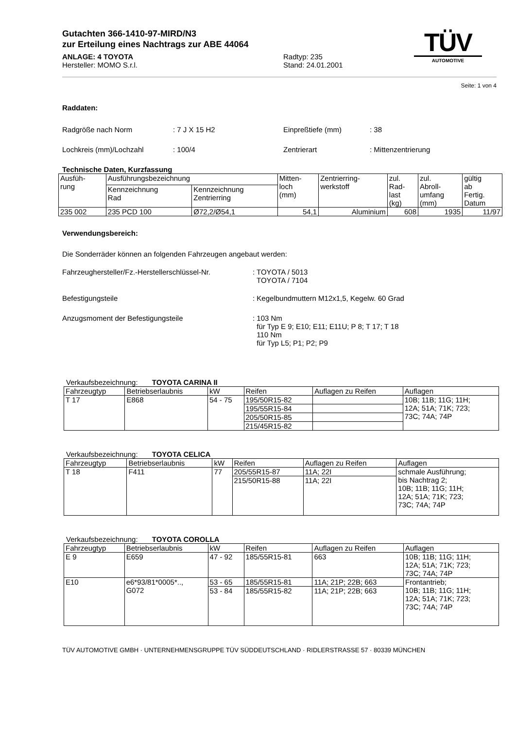TÜV
AUTOMOTIVE
Gutachten 366-1410-97-MIRD/N3
zur Erteilung eines Nachtrags zur ABE 44064
ANLAGE: 4 TOYOTA
Hersteller: MOMO S.r.l.
Radtyp: 235
Stand: 24.01.2001
Seite: 1 von 4
Raddaten:
Radgröße nach Norm : 7 J X 15 H2 Einpreßtiefe (mm) : 38
Lochkreis (mm)/Lochzahl : 100/4 Zentrierart : Mittenzentrierung
Technische Daten, Kurzfassung
| Ausfüh- rung | Ausführungsbezeichnung | | Mitten- loch (mm) | Zentrierring- werkstoff | zul. Rad- last (kg) | zul. Abroll- umfang (mm) | gültig ab Fertig. Datum |
| --- | --- | --- | --- | --- | --- | --- | --- |
| | Kennzeichnung Rad | Kennzeichnung Zentrierring | | | | | |
| 235 002 | 235 PCD 100 | Ø72,2/Ø54,1 | 54,1 | Aluminium | 608 | 1935 | 11/97 |
Verwendungsbereich:
Die Sonderräder können an folgenden Fahrzeugen angebaut werden:
Fahrzeughersteller/Fz.-Herstellerschlüssel-Nr.
: TOYOTA / 5013
TOYOTA / 7104
Befestigungsteile : Kegelbundmuttern M12x1,5, Kegelw. 60 Grad
Anzugsmoment der Befestigungsteile : 103 Nm
für Typ E 9; E10; E11; E11U; P 8; T 17; T 18
110 Nm
für Typ L5; P1; P2; P9
Verkaufsbezeichnung: TOYOTA CARINA II
| Fahrzeugtyp | Betriebserlaubnis | kW | Reifen | Auflagen zu Reifen | Auflagen |
| T 17 | E868 | 54 - 75 | 195/50R15-82 | | 10B; 11B; 11G; 11H; 12A; 51A; 71K; 723; 73C; 74A; 74P |
| | | | 195/55R15-84 | | |
| | | | 205/50R15-85 | | |
| | | | 215/45R15-82 | | |
Verkaufsbezeichnung: TOYOTA CELICA
| Fahrzeugtyp | Betriebserlaubnis | kW | Reifen | Auflagen zu Reifen | Auflagen |
| T 18 | F411 | 77 | 205/55R15-87 | 11A; 22I | schmale Ausführung; bis Nachtrag 2; 10B; 11B; 11G; 11H; 12A; 51A; 71K; 723; 73C; 74A; 74P |
| | | | 215/50R15-88 | 11A; 22I | |
Verkaufsbezeichnung: TOYOTA COROLLA
| Fahrzeugtyp | Betriebserlaubnis | kW | Reifen | Auflagen zu Reifen | Auflagen |
| E 9 | E659 | 47 - 92 | 185/55R15-81 | 663 | 10B; 11B; 11G; 11H; 12A; 51A; 71K; 723; 73C; 74A; 74P |
| E10 | e6*93/81*0005*.., G072 | 53 - 65 | 185/55R15-81 | 11A; 21P; 22B; 663 | Frontantrieb; 10B; 11B; 11G; 11H; 12A; 51A; 71K; 723; 73C; 74A; 74P |
| | | 53 - 84 | 185/55R15-82 | 11A; 21P; 22B; 663 | |
TÜV AUTOMOTIVE GMBH · UNTERNEHMENSGRUPPE TÜV SÜDDEUTSCHLAND · RIDLERSTRASSE 57 · 80339 MÜNCHEN